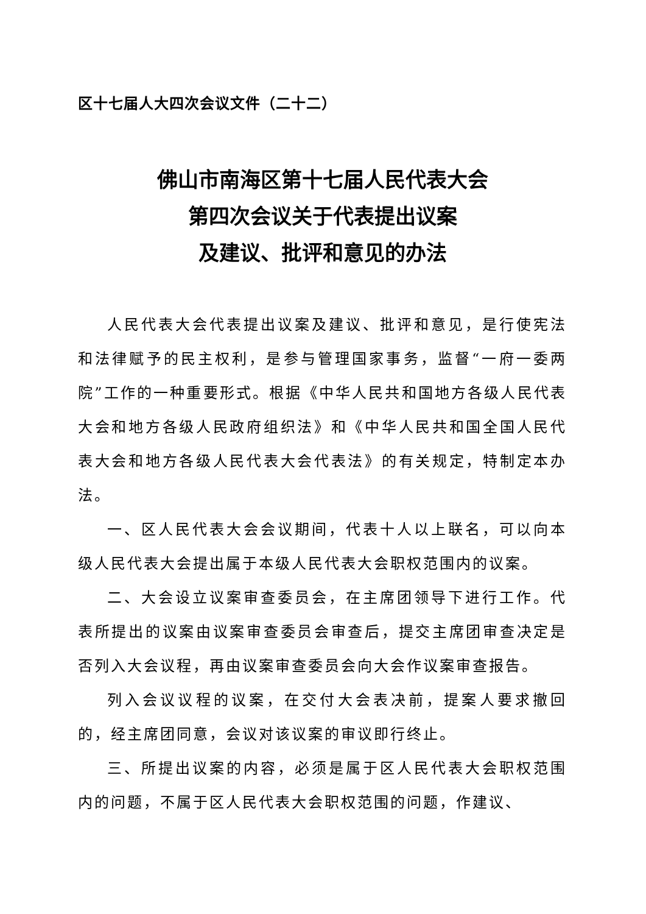区十七届人大四次会议文件（二十二）
佛山市南海区第十七届人民代表大会
第四次会议关于代表提出议案
及建议、批评和意见的办法
人民代表大会代表提出议案及建议、批评和意见，是行使宪法和法律赋予的民主权利，是参与管理国家事务，监督“一府一委两院”工作的一种重要形式。根据《中华人民共和国地方各级人民代表大会和地方各级人民政府组织法》和《中华人民共和国全国人民代表大会和地方各级人民代表大会代表法》的有关规定，特制定本办法。
一、区人民代表大会会议期间，代表十人以上联名，可以向本级人民代表大会提出属于本级人民代表大会职权范围内的议案。
二、大会设立议案审查委员会，在主席团领导下进行工作。代表所提出的议案由议案审查委员会审查后，提交主席团审查决定是否列入大会议程，再由议案审查委员会向大会作议案审查报告。
列入会议议程的议案，在交付大会表决前，提案人要求撤回的，经主席团同意，会议对该议案的审议即行终止。
三、所提出议案的内容，必须是属于区人民代表大会职权范围内的问题，不属于区人民代表大会职权范围的问题，作建议、